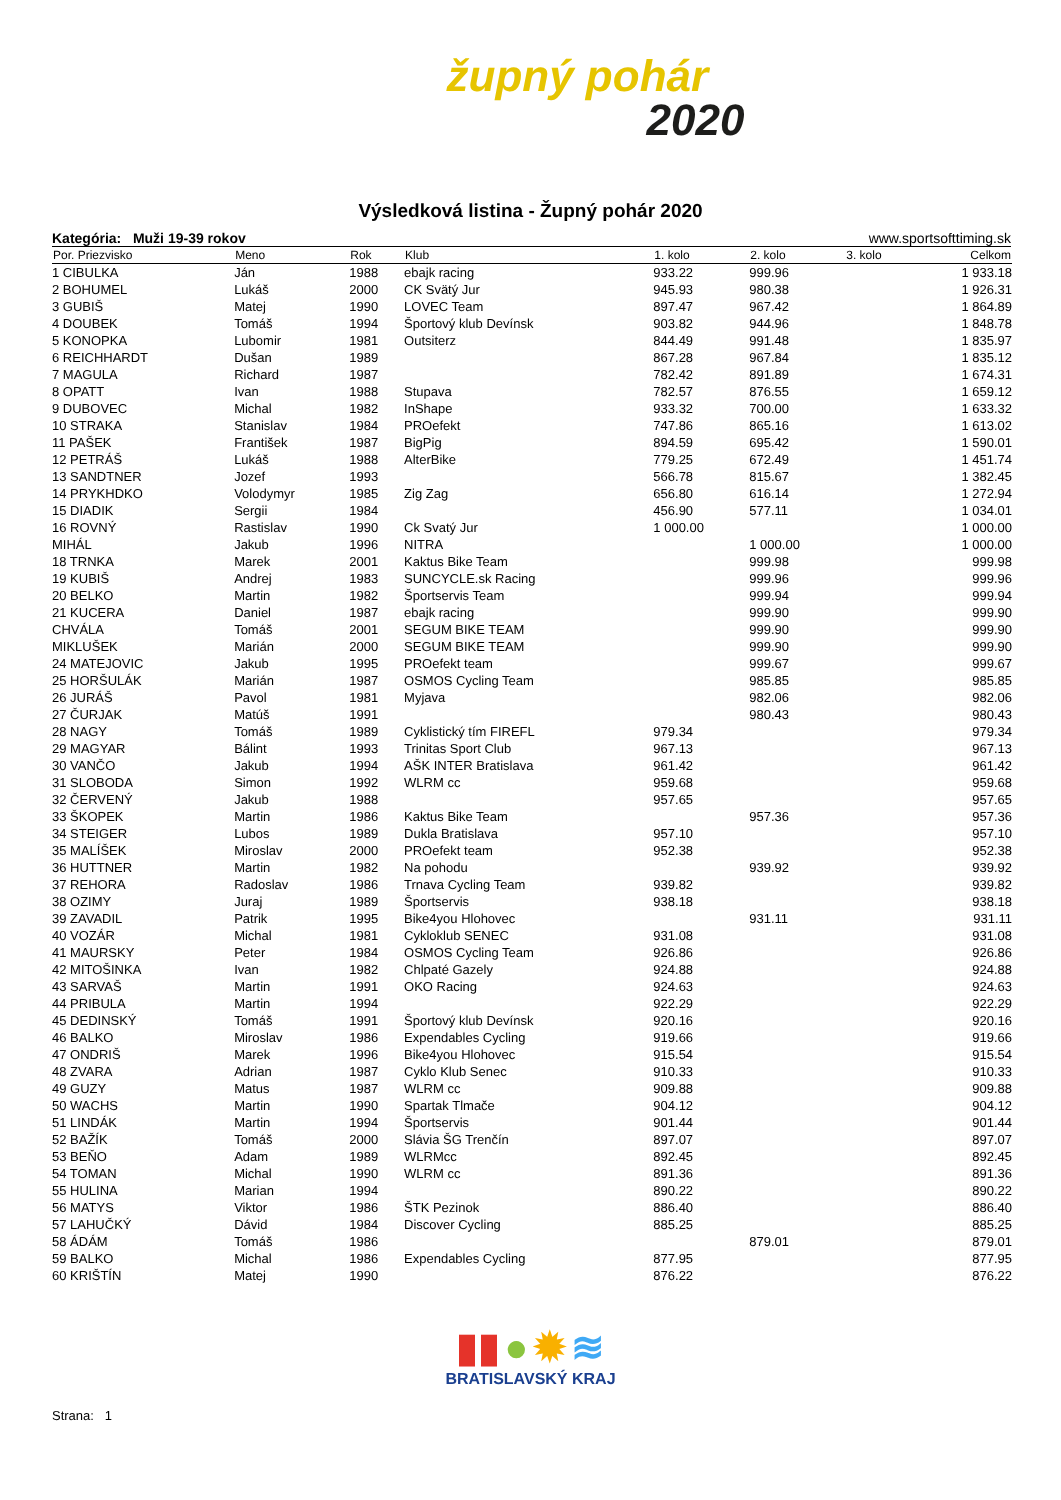župný pohár
2020
Výsledková listina - Župný pohár 2020
Kategória: Muži 19-39 rokov www.sportsofttiming.sk
| Por. Priezvisko | Meno | Rok | Klub | 1. kolo | 2. kolo | 3. kolo | Celkom |
| --- | --- | --- | --- | --- | --- | --- | --- |
| 1 CIBULKA | Ján | 1988 | ebajk racing | 933.22 | 999.96 | | 1 933.18 |
| 2 BOHUMEL | Lukáš | 2000 | CK Svätý Jur | 945.93 | 980.38 | | 1 926.31 |
| 3 GUBIŠ | Matej | 1990 | LOVEC Team | 897.47 | 967.42 | | 1 864.89 |
| 4 DOUBEK | Tomáš | 1994 | Športový klub Devínsk | 903.82 | 944.96 | | 1 848.78 |
| 5 KONOPKA | Lubomir | 1981 | Outsiterz | 844.49 | 991.48 | | 1 835.97 |
| 6 REICHHARDT | Dušan | 1989 | | 867.28 | 967.84 | | 1 835.12 |
| 7 MAGULA | Richard | 1987 | | 782.42 | 891.89 | | 1 674.31 |
| 8 OPATT | Ivan | 1988 | Stupava | 782.57 | 876.55 | | 1 659.12 |
| 9 DUBOVEC | Michal | 1982 | InShape | 933.32 | 700.00 | | 1 633.32 |
| 10 STRAKA | Stanislav | 1984 | PROefekt | 747.86 | 865.16 | | 1 613.02 |
| 11 PAŠEK | František | 1987 | BigPig | 894.59 | 695.42 | | 1 590.01 |
| 12 PETRÁŠ | Lukáš | 1988 | AlterBike | 779.25 | 672.49 | | 1 451.74 |
| 13 SANDTNER | Jozef | 1993 | | 566.78 | 815.67 | | 1 382.45 |
| 14 PRYKHDKO | Volodymyr | 1985 | Zig Zag | 656.80 | 616.14 | | 1 272.94 |
| 15 DIADIK | Sergii | 1984 | | 456.90 | 577.11 | | 1 034.01 |
| 16 ROVNÝ | Rastislav | 1990 | Ck Svatý Jur | 1 000.00 | | | 1 000.00 |
| MIHÁL | Jakub | 1996 | NITRA | | 1 000.00 | | 1 000.00 |
| 18 TRNKA | Marek | 2001 | Kaktus Bike Team | | 999.98 | | 999.98 |
| 19 KUBIŠ | Andrej | 1983 | SUNCYCLE.sk Racing | | 999.96 | | 999.96 |
| 20 BELKO | Martin | 1982 | Športservis Team | | 999.94 | | 999.94 |
| 21 KUCERA | Daniel | 1987 | ebajk racing | | 999.90 | | 999.90 |
| CHVÁLA | Tomáš | 2001 | SEGUM BIKE TEAM | | 999.90 | | 999.90 |
| MIKLUŠEK | Marián | 2000 | SEGUM BIKE TEAM | | 999.90 | | 999.90 |
| 24 MATEJOVIC | Jakub | 1995 | PROefekt team | | 999.67 | | 999.67 |
| 25 HORŠULÁK | Marián | 1987 | OSMOS Cycling Team | | 985.85 | | 985.85 |
| 26 JURÁŠ | Pavol | 1981 | Myjava | | 982.06 | | 982.06 |
| 27 ČURJAK | Matúš | 1991 | | | 980.43 | | 980.43 |
| 28 NAGY | Tomáš | 1989 | Cyklistický tím FIREFL | 979.34 | | | 979.34 |
| 29 MAGYAR | Bálint | 1993 | Trinitas Sport Club | 967.13 | | | 967.13 |
| 30 VANČO | Jakub | 1994 | AŠK INTER Bratislava | 961.42 | | | 961.42 |
| 31 SLOBODA | Simon | 1992 | WLRM cc | 959.68 | | | 959.68 |
| 32 ČERVENÝ | Jakub | 1988 | | 957.65 | | | 957.65 |
| 33 ŠKOPEK | Martin | 1986 | Kaktus Bike Team | | 957.36 | | 957.36 |
| 34 STEIGER | Lubos | 1989 | Dukla Bratislava | 957.10 | | | 957.10 |
| 35 MALÍŠEK | Miroslav | 2000 | PROefekt team | 952.38 | | | 952.38 |
| 36 HUTTNER | Martin | 1982 | Na pohodu | | 939.92 | | 939.92 |
| 37 REHORA | Radoslav | 1986 | Trnava Cycling Team | 939.82 | | | 939.82 |
| 38 OZIMY | Juraj | 1989 | Športservis | 938.18 | | | 938.18 |
| 39 ZAVADIL | Patrik | 1995 | Bike4you Hlohovec | | 931.11 | | 931.11 |
| 40 VOZÁR | Michal | 1981 | Cykloklub SENEC | 931.08 | | | 931.08 |
| 41 MAURSKY | Peter | 1984 | OSMOS Cycling Team | 926.86 | | | 926.86 |
| 42 MITOŠINKA | Ivan | 1982 | Chlpaté Gazely | 924.88 | | | 924.88 |
| 43 SARVAŠ | Martin | 1991 | OKO Racing | 924.63 | | | 924.63 |
| 44 PRIBULA | Martin | 1994 | | 922.29 | | | 922.29 |
| 45 DEDINSKÝ | Tomáš | 1991 | Športový klub Devínsk | 920.16 | | | 920.16 |
| 46 BALKO | Miroslav | 1986 | Expendables Cycling | 919.66 | | | 919.66 |
| 47 ONDRIŠ | Marek | 1996 | Bike4you Hlohovec | 915.54 | | | 915.54 |
| 48 ZVARA | Adrian | 1987 | Cyklo Klub Senec | 910.33 | | | 910.33 |
| 49 GUZY | Matus | 1987 | WLRM cc | 909.88 | | | 909.88 |
| 50 WACHS | Martin | 1990 | Spartak Tlmače | 904.12 | | | 904.12 |
| 51 LINDÁK | Martin | 1994 | Športservis | 901.44 | | | 901.44 |
| 52 BAŽÍK | Tomáš | 2000 | Slávia ŠG Trenčín | 897.07 | | | 897.07 |
| 53 BEŇO | Adam | 1989 | WLRMcc | 892.45 | | | 892.45 |
| 54 TOMAN | Michal | 1990 | WLRM cc | 891.36 | | | 891.36 |
| 55 HULINA | Marian | 1994 | | 890.22 | | | 890.22 |
| 56 MATYS | Viktor | 1986 | ŠTK Pezinok | 886.40 | | | 886.40 |
| 57 LAHUČKÝ | Dávid | 1984 | Discover Cycling | 885.25 | | | 885.25 |
| 58 ÁDÁM | Tomáš | 1986 | | | 879.01 | | 879.01 |
| 59 BALKO | Michal | 1986 | Expendables Cycling | 877.95 | | | 877.95 |
| 60 KRIŠTÍN | Matej | 1990 | | 876.22 | | | 876.22 |
▮▮ ● ✹ ≋
BRATISLAVSKÝ KRAJ
Strana: 1